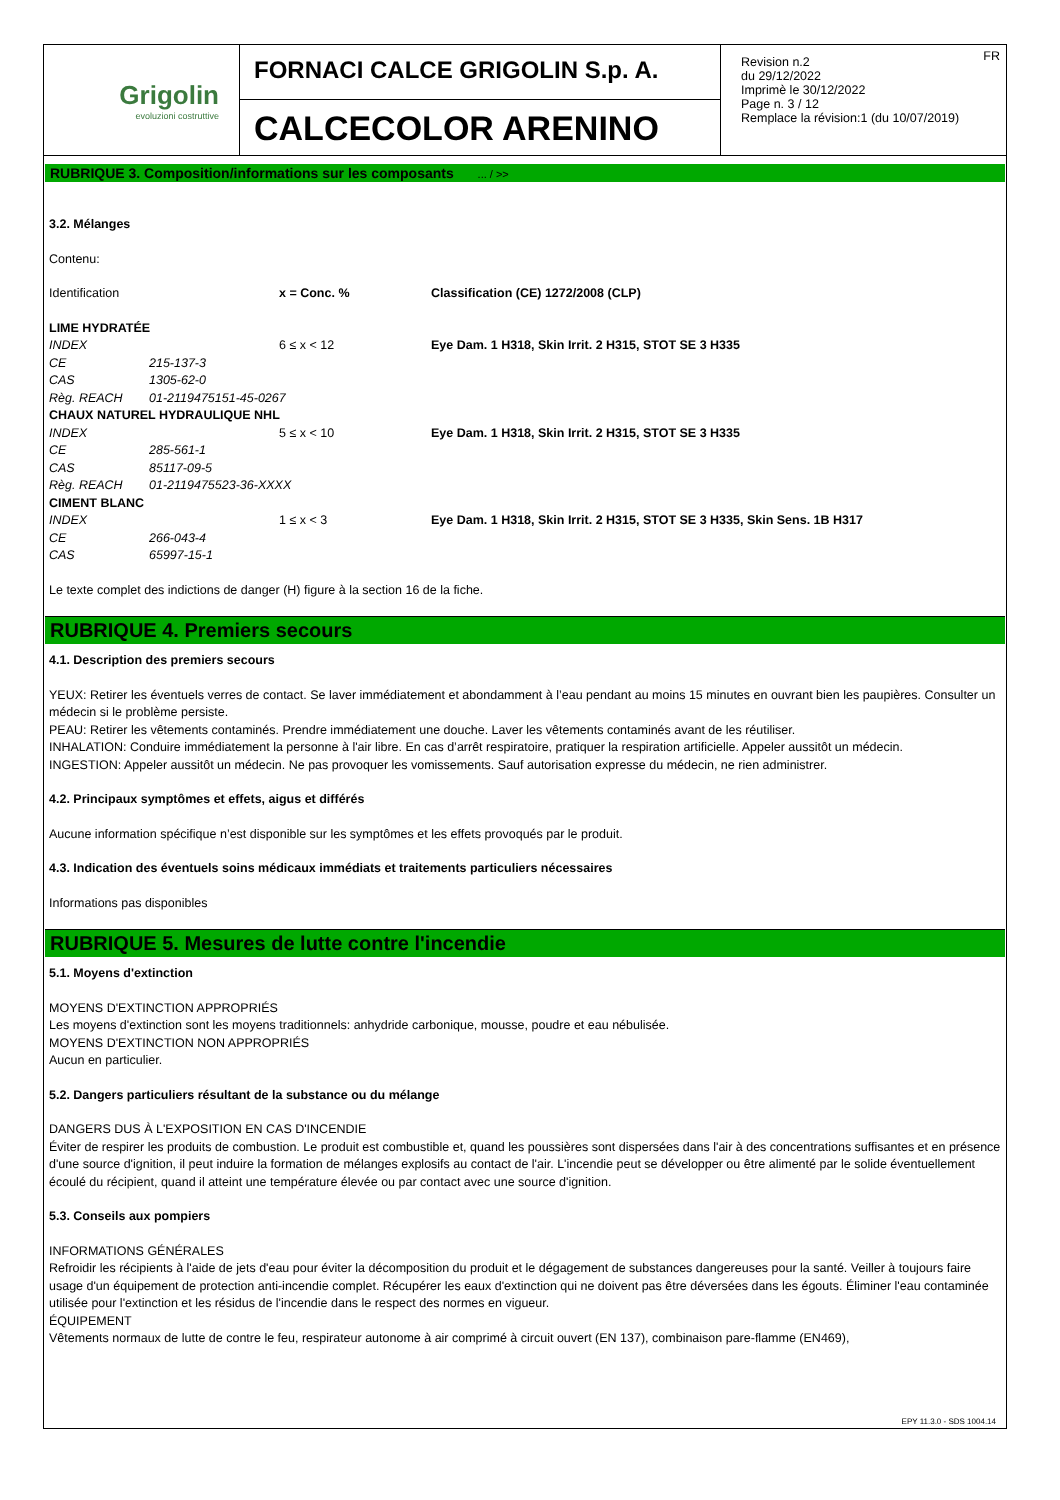Grigolin
evoluzioni costruttive
FORNACI CALCE GRIGOLIN S.p. A.
CALCECOLOR ARENINO
FR Revision n.2
du 29/12/2022
Imprimè le 30/12/2022
Page n. 3 / 12
Remplace la révision:1 (du 10/07/2019)
RUBRIQUE 3. Composition/informations sur les composants ... / >>
3.2. Mélanges
Contenu:
| Identification | | x = Conc. % | Classification (CE) 1272/2008 (CLP) |
| LIME HYDRATÉE | | | |
| INDEX | | 6 ≤ x < 12 | Eye Dam. 1 H318, Skin Irrit. 2 H315, STOT SE 3 H335 |
| CE | 215-137-3 | | |
| CAS | 1305-62-0 | | |
| Règ. REACH | 01-2119475151-45-0267 | | |
| CHAUX NATUREL HYDRAULIQUE NHL | | | |
| INDEX | | 5 ≤ x < 10 | Eye Dam. 1 H318, Skin Irrit. 2 H315, STOT SE 3 H335 |
| CE | 285-561-1 | | |
| CAS | 85117-09-5 | | |
| Règ. REACH | 01-2119475523-36-XXXX | | |
| CIMENT BLANC | | | |
| INDEX | | 1 ≤ x < 3 | Eye Dam. 1 H318, Skin Irrit. 2 H315, STOT SE 3 H335, Skin Sens. 1B H317 |
| CE | 266-043-4 | | |
| CAS | 65997-15-1 | | |
Le texte complet des indictions de danger (H) figure à la section 16 de la fiche.
RUBRIQUE 4. Premiers secours
4.1. Description des premiers secours
YEUX: Retirer les éventuels verres de contact. Se laver immédiatement et abondamment à l’eau pendant au moins 15 minutes en ouvrant bien les paupières. Consulter un médecin si le problème persiste.
PEAU: Retirer les vêtements contaminés. Prendre immédiatement une douche. Laver les vêtements contaminés avant de les réutiliser.
INHALATION: Conduire immédiatement la personne à l'air libre. En cas d’arrêt respiratoire, pratiquer la respiration artificielle. Appeler aussitôt un médecin.
INGESTION: Appeler aussitôt un médecin. Ne pas provoquer les vomissements. Sauf autorisation expresse du médecin, ne rien administrer.
4.2. Principaux symptômes et effets, aigus et différés
Aucune information spécifique n’est disponible sur les symptômes et les effets provoqués par le produit.
4.3. Indication des éventuels soins médicaux immédiats et traitements particuliers nécessaires
Informations pas disponibles
RUBRIQUE 5. Mesures de lutte contre l'incendie
5.1. Moyens d'extinction
MOYENS D'EXTINCTION APPROPRIÉS
Les moyens d'extinction sont les moyens traditionnels: anhydride carbonique, mousse, poudre et eau nébulisée.
MOYENS D'EXTINCTION NON APPROPRIÉS
Aucun en particulier.
5.2. Dangers particuliers résultant de la substance ou du mélange
DANGERS DUS À L'EXPOSITION EN CAS D'INCENDIE
Éviter de respirer les produits de combustion. Le produit est combustible et, quand les poussières sont dispersées dans l'air à des concentrations suffisantes et en présence d'une source d'ignition, il peut induire la formation de mélanges explosifs au contact de l'air. L'incendie peut se développer ou être alimenté par le solide éventuellement écoulé du récipient, quand il atteint une température élevée ou par contact avec une source d'ignition.
5.3. Conseils aux pompiers
INFORMATIONS GÉNÉRALES
Refroidir les récipients à l'aide de jets d'eau pour éviter la décomposition du produit et le dégagement de substances dangereuses pour la santé. Veiller à toujours faire usage d'un équipement de protection anti-incendie complet. Récupérer les eaux d'extinction qui ne doivent pas être déversées dans les égouts. Éliminer l'eau contaminée utilisée pour l'extinction et les résidus de l'incendie dans le respect des normes en vigueur.
ÉQUIPEMENT
Vêtements normaux de lutte de contre le feu, respirateur autonome à air comprimé à circuit ouvert (EN 137), combinaison pare-flamme (EN469),
EPY 11.3.0 - SDS 1004.14